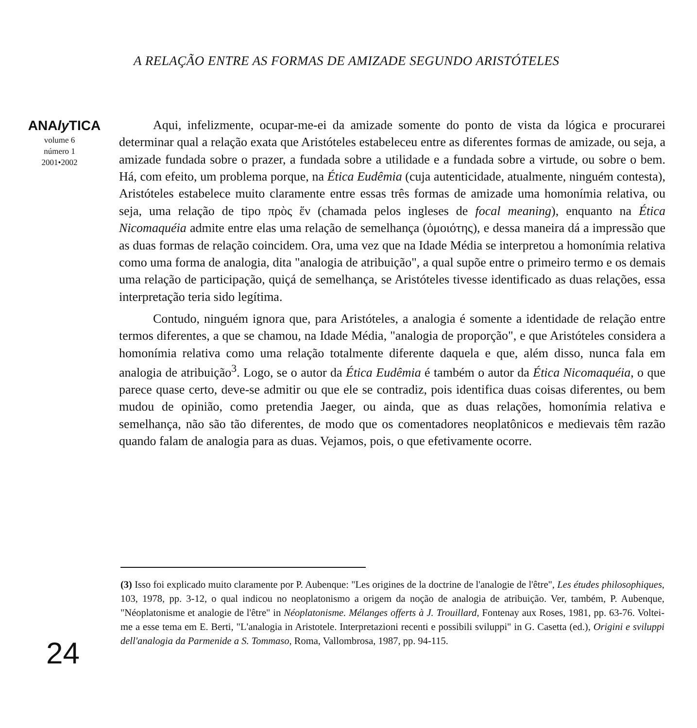A RELAÇÃO ENTRE AS FORMAS DE AMIZADE SEGUNDO ARISTÓTELES
ANAly TICA
volume 6
número 1
2001•2002
Aqui, infelizmente, ocupar-me-ei da amizade somente do ponto de vista da lógica e procurarei determinar qual a relação exata que Aristóteles estabeleceu entre as diferentes formas de amizade, ou seja, a amizade fundada sobre o prazer, a fundada sobre a utilidade e a fundada sobre a virtude, ou sobre o bem. Há, com efeito, um problema porque, na Ética Eudêmia (cuja autenticidade, atualmente, ninguém contesta), Aristóteles estabelece muito claramente entre essas três formas de amizade uma homonímia relativa, ou seja, uma relação de tipo πρὸς ἕν (chamada pelos ingleses de focal meaning), enquanto na Ética Nicomaquéia admite entre elas uma relação de semelhança (ὁμοιότης), e dessa maneira dá a impressão que as duas formas de relação coincidem. Ora, uma vez que na Idade Média se interpretou a homonímia relativa como uma forma de analogia, dita "analogia de atribuição", a qual supõe entre o primeiro termo e os demais uma relação de participação, quiçá de semelhança, se Aristóteles tivesse identificado as duas relações, essa interpretação teria sido legítima.
Contudo, ninguém ignora que, para Aristóteles, a analogia é somente a identidade de relação entre termos diferentes, a que se chamou, na Idade Média, "analogia de proporção", e que Aristóteles considera a homonímia relativa como uma relação totalmente diferente daquela e que, além disso, nunca fala em analogia de atribuição<sup>3</sup>. Logo, se o autor da Ética Eudêmia é também o autor da Ética Nicomaquéia, o que parece quase certo, deve-se admitir ou que ele se contradiz, pois identifica duas coisas diferentes, ou bem mudou de opinião, como pretendia Jaeger, ou ainda, que as duas relações, homonímia relativa e semelhança, não são tão diferentes, de modo que os comentadores neoplatônicos e medievais têm razão quando falam de analogia para as duas. Vejamos, pois, o que efetivamente ocorre.
(3) Isso foi explicado muito claramente por P. Aubenque: "Les origines de la doctrine de l'analogie de l'être", Les études philosophiques, 103, 1978, pp. 3-12, o qual indicou no neoplatonismo a origem da noção de analogia de atribuição. Ver, também, P. Aubenque, "Néoplatonisme et analogie de l'être" in Néoplatonisme. Mélanges offerts à J. Trouillard, Fontenay aux Roses, 1981, pp. 63-76. Voltei-me a esse tema em E. Berti, "L'analogia in Aristotele. Interpretazioni recenti e possibili sviluppi" in G. Casetta (ed.), Origini e sviluppi dell'analogia da Parmenide a S. Tommaso, Roma, Vallombrosa, 1987, pp. 94-115.
24